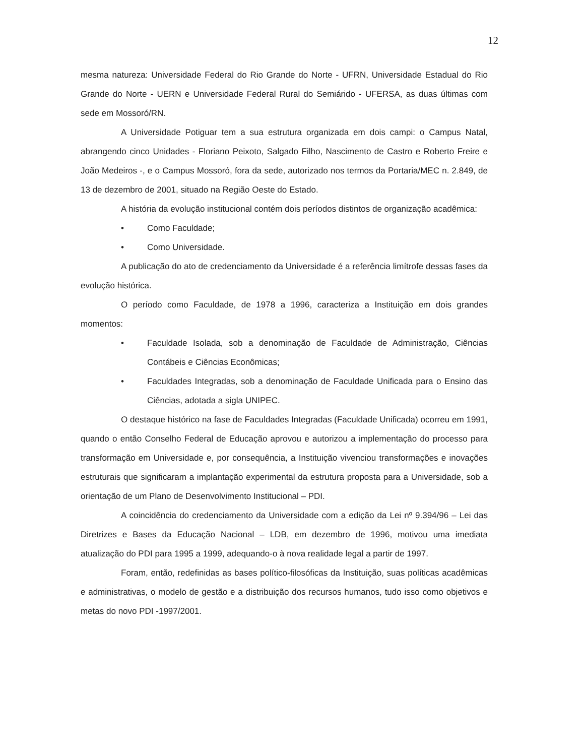12
mesma natureza: Universidade Federal do Rio Grande do Norte - UFRN, Universidade Estadual do Rio Grande do Norte - UERN e Universidade Federal Rural do Semiárido - UFERSA, as duas últimas com sede em Mossoró/RN.
A Universidade Potiguar tem a sua estrutura organizada em dois campi: o Campus Natal, abrangendo cinco Unidades - Floriano Peixoto, Salgado Filho, Nascimento de Castro e Roberto Freire e João Medeiros -, e o Campus Mossoró, fora da sede, autorizado nos termos da Portaria/MEC n. 2.849, de 13 de dezembro de 2001, situado na Região Oeste do Estado.
A história da evolução institucional contém dois períodos distintos de organização acadêmica:
• Como Faculdade;
• Como Universidade.
A publicação do ato de credenciamento da Universidade é a referência limítrofe dessas fases da evolução histórica.
O período como Faculdade, de 1978 a 1996, caracteriza a Instituição em dois grandes momentos:
• Faculdade Isolada, sob a denominação de Faculdade de Administração, Ciências Contábeis e Ciências Econômicas;
• Faculdades Integradas, sob a denominação de Faculdade Unificada para o Ensino das Ciências, adotada a sigla UNIPEC.
O destaque histórico na fase de Faculdades Integradas (Faculdade Unificada) ocorreu em 1991, quando o então Conselho Federal de Educação aprovou e autorizou a implementação do processo para transformação em Universidade e, por consequência, a Instituição vivenciou transformações e inovações estruturais que significaram a implantação experimental da estrutura proposta para a Universidade, sob a orientação de um Plano de Desenvolvimento Institucional – PDI.
A coincidência do credenciamento da Universidade com a edição da Lei nº 9.394/96 – Lei das Diretrizes e Bases da Educação Nacional – LDB, em dezembro de 1996, motivou uma imediata atualização do PDI para 1995 a 1999, adequando-o à nova realidade legal a partir de 1997.
Foram, então, redefinidas as bases político-filosóficas da Instituição, suas políticas acadêmicas e administrativas, o modelo de gestão e a distribuição dos recursos humanos, tudo isso como objetivos e metas do novo PDI -1997/2001.